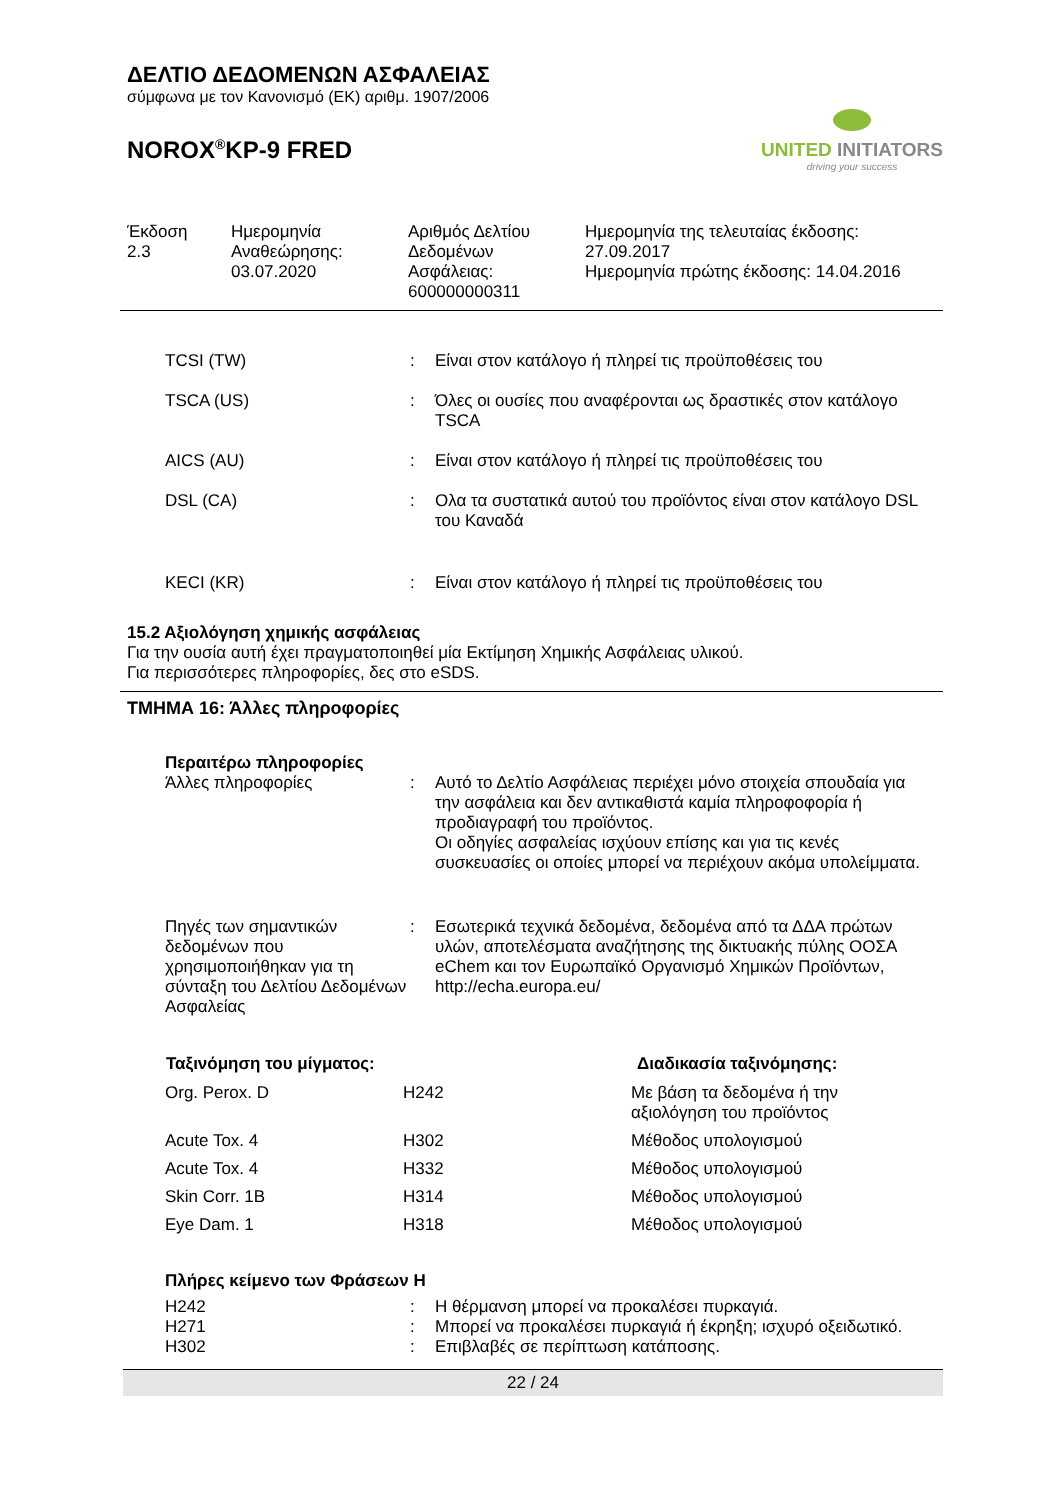ΔΕΛΤΙΟ ΔΕΔΟΜΕΝΩΝ ΑΣΦΑΛΕΙΑΣ
σύμφωνα με τον Κανονισμό (ΕΚ) αριθμ. 1907/2006
NOROX<sup>®</sup>KP-9 FRED
UNITED INITIATORS
driving your success
Έκδοση
2.3
Ημερομηνία
Αναθεώρησης:
03.07.2020
Αριθμός Δελτίου
Δεδομένων
Ασφάλειας:
600000000311
Ημερομηνία της τελευταίας έκδοσης:
27.09.2017
Ημερομηνία πρώτης έκδοσης: 14.04.2016
| TCSI (TW) | : | Είναι στον κατάλογο ή πληρεί τις προϋποθέσεις του |
| TSCA (US) | : | Όλες οι ουσίες που αναφέρονται ως δραστικές στον κατάλογο TSCA |
| AICS (AU) | : | Είναι στον κατάλογο ή πληρεί τις προϋποθέσεις του |
| DSL (CA) | : | Ολα τα συστατικά αυτού του προϊόντος είναι στον κατάλογο DSL του Καναδά |
| KECI (KR) | : | Είναι στον κατάλογο ή πληρεί τις προϋποθέσεις του |
15.2 Αξιολόγηση χημικής ασφάλειας
Για την ουσία αυτή έχει πραγματοποιηθεί μία Εκτίμηση Χημικής Ασφάλειας υλικού.
Για περισσότερες πληροφορίες, δες στο eSDS.
ΤΜΗΜΑ 16: Άλλες πληροφορίες
| Περαιτέρω πληροφορίες | | |
| Άλλες πληροφορίες | : | Αυτό το Δελτίο Ασφάλειας περιέχει μόνο στοιχεία σπουδαία για την ασφάλεια και δεν αντικαθιστά καμία πληροφοφορία ή προδιαγραφή του προϊόντος. Οι οδηγίες ασφαλείας ισχύουν επίσης και για τις κενές συσκευασίες οι οποίες μπορεί να περιέχουν ακόμα υπολείμματα. |
| Πηγές των σημαντικών δεδομένων που χρησιμοποιήθηκαν για τη σύνταξη του Δελτίου Δεδομένων Ασφαλείας | : | Εσωτερικά τεχνικά δεδομένα, δεδομένα από τα ΔΔΑ πρώτων υλών, αποτελέσματα αναζήτησης της δικτυακής πύλης ΟΟΣΑ eChem και τον Ευρωπαϊκό Οργανισμό Χημικών Προϊόντων, http://echa.europa.eu/ |
| Ταξινόμηση του μίγματος: | | Διαδικασία ταξινόμησης: |
| --- | --- | --- |
| Org. Perox. D | H242 | Με βάση τα δεδομένα ή την αξιολόγηση του προϊόντος |
| Acute Tox. 4 | H302 | Μέθοδος υπολογισμού |
| Acute Tox. 4 | H332 | Μέθοδος υπολογισμού |
| Skin Corr. 1B | H314 | Μέθοδος υπολογισμού |
| Eye Dam. 1 | H318 | Μέθοδος υπολογισμού |
| Πλήρες κείμενο των Φράσεων Η | | |
| H242 | : | Η θέρμανση μπορεί να προκαλέσει πυρκαγιά. |
| H271 | : | Μπορεί να προκαλέσει πυρκαγιά ή έκρηξη; ισχυρό οξειδωτικό. |
| H302 | : | Επιβλαβές σε περίπτωση κατάποσης. |
22 / 24